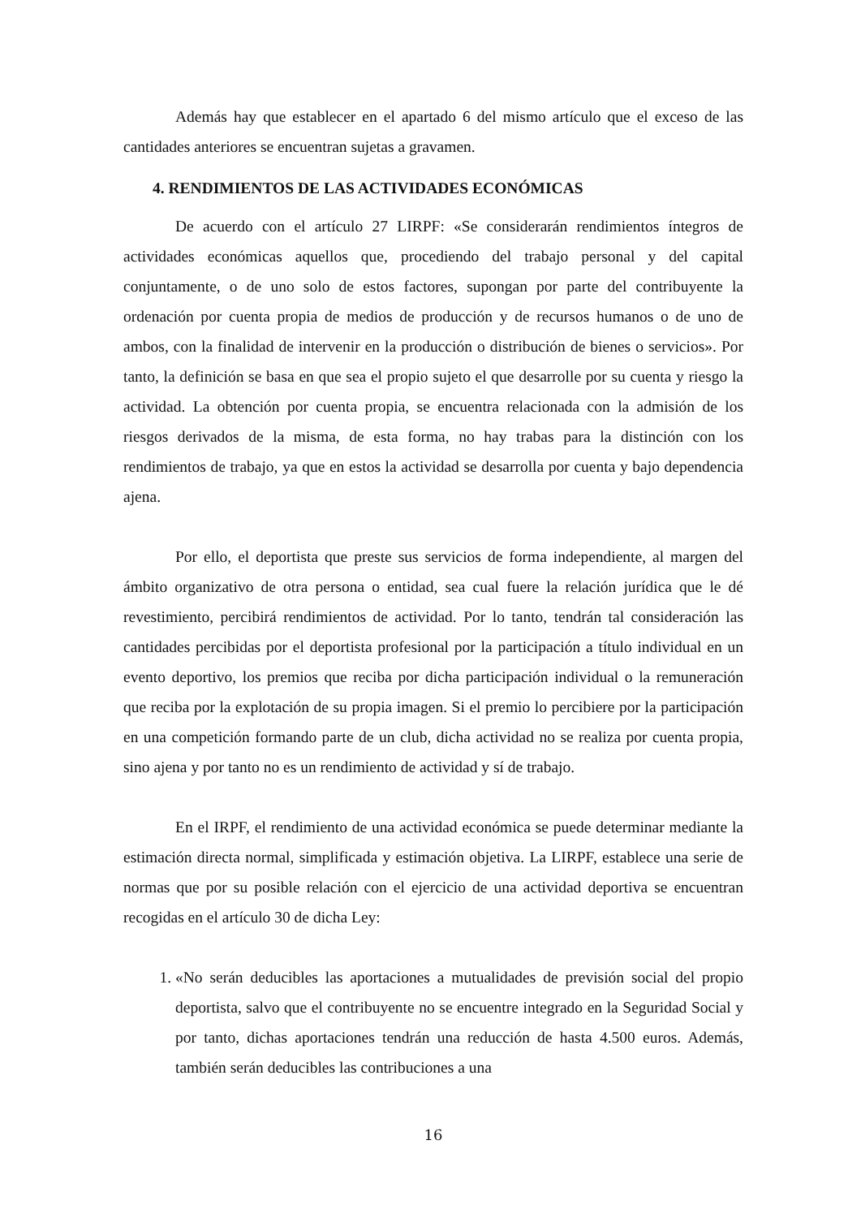Además hay que establecer en el apartado 6 del mismo artículo que el exceso de las cantidades anteriores se encuentran sujetas a gravamen.
4. RENDIMIENTOS DE LAS ACTIVIDADES ECONÓMICAS
De acuerdo con el artículo 27 LIRPF: «Se considerarán rendimientos íntegros de actividades económicas aquellos que, procediendo del trabajo personal y del capital conjuntamente, o de uno solo de estos factores, supongan por parte del contribuyente la ordenación por cuenta propia de medios de producción y de recursos humanos o de uno de ambos, con la finalidad de intervenir en la producción o distribución de bienes o servicios». Por tanto, la definición se basa en que sea el propio sujeto el que desarrolle por su cuenta y riesgo la actividad. La obtención por cuenta propia, se encuentra relacionada con la admisión de los riesgos derivados de la misma, de esta forma, no hay trabas para la distinción con los rendimientos de trabajo, ya que en estos la actividad se desarrolla por cuenta y bajo dependencia ajena.
Por ello, el deportista que preste sus servicios de forma independiente, al margen del ámbito organizativo de otra persona o entidad, sea cual fuere la relación jurídica que le dé revestimiento, percibirá rendimientos de actividad. Por lo tanto, tendrán tal consideración las cantidades percibidas por el deportista profesional por la participación a título individual en un evento deportivo, los premios que reciba por dicha participación individual o la remuneración que reciba por la explotación de su propia imagen. Si el premio lo percibiere por la participación en una competición formando parte de un club, dicha actividad no se realiza por cuenta propia, sino ajena y por tanto no es un rendimiento de actividad y sí de trabajo.
En el IRPF, el rendimiento de una actividad económica se puede determinar mediante la estimación directa normal, simplificada y estimación objetiva. La LIRPF, establece una serie de normas que por su posible relación con el ejercicio de una actividad deportiva se encuentran recogidas en el artículo 30 de dicha Ley:
1. «No serán deducibles las aportaciones a mutualidades de previsión social del propio deportista, salvo que el contribuyente no se encuentre integrado en la Seguridad Social y por tanto, dichas aportaciones tendrán una reducción de hasta 4.500 euros. Además, también serán deducibles las contribuciones a una
16